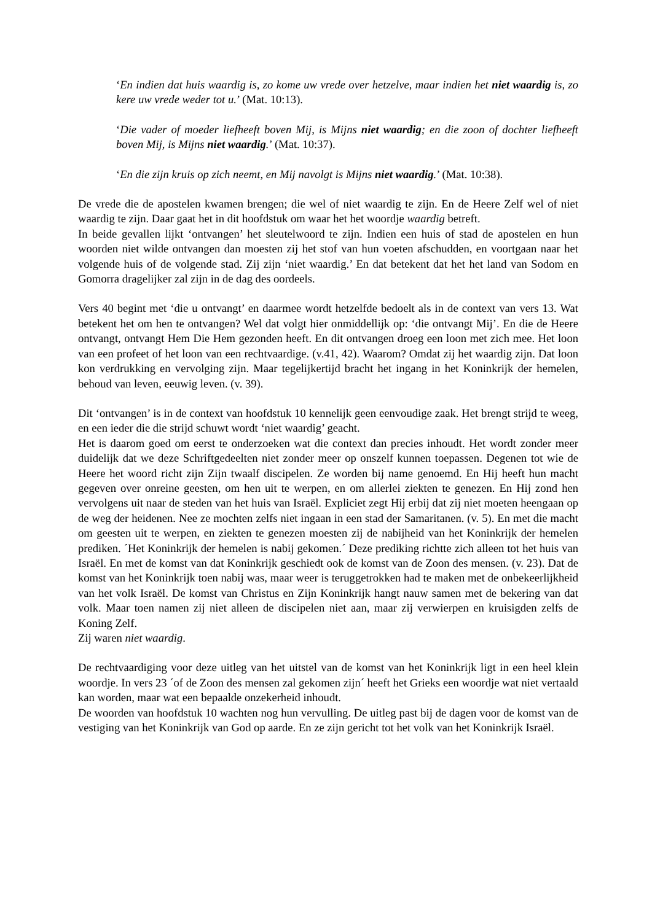‘En indien dat huis waardig is, zo kome uw vrede over hetzelve, maar indien het niet waardig is, zo kere uw vrede weder tot u.’ (Mat. 10:13).
‘Die vader of moeder liefheeft boven Mij, is Mijns niet waardig; en die zoon of dochter liefheeft boven Mij, is Mijns niet waardig.’ (Mat. 10:37).
‘En die zijn kruis op zich neemt, en Mij navolgt is Mijns niet waardig.’ (Mat. 10:38).
De vrede die de apostelen kwamen brengen; die wel of niet waardig te zijn. En de Heere Zelf wel of niet waardig te zijn. Daar gaat het in dit hoofdstuk om waar het het woordje waardig betreft.
In beide gevallen lijkt ‘ontvangen’ het sleutelwoord te zijn. Indien een huis of stad de apostelen en hun woorden niet wilde ontvangen dan moesten zij het stof van hun voeten afschudden, en voortgaan naar het volgende huis of de volgende stad. Zij zijn ‘niet waardig.’ En dat betekent dat het het land van Sodom en Gomorra dragelijker zal zijn in de dag des oordeels.
Vers 40 begint met ‘die u ontvangt’ en daarmee wordt hetzelfde bedoelt als in de context van vers 13. Wat betekent het om hen te ontvangen? Wel dat volgt hier onmiddellijk op: ‘die ontvangt Mij’. En die de Heere ontvangt, ontvangt Hem Die Hem gezonden heeft. En dit ontvangen droeg een loon met zich mee. Het loon van een profeet of het loon van een rechtvaardige. (v.41, 42). Waarom? Omdat zij het waardig zijn. Dat loon kon verdrukking en vervolging zijn. Maar tegelijkertijd bracht het ingang in het Koninkrijk der hemelen, behoud van leven, eeuwig leven. (v. 39).
Dit ‘ontvangen’ is in de context van hoofdstuk 10 kennelijk geen eenvoudige zaak. Het brengt strijd te weeg, en een ieder die die strijd schuwt wordt ‘niet waardig’ geacht.
Het is daarom goed om eerst te onderzoeken wat die context dan precies inhoudt. Het wordt zonder meer duidelijk dat we deze Schriftgedeelten niet zonder meer op onszelf kunnen toepassen. Degenen tot wie de Heere het woord richt zijn Zijn twaalf discipelen. Ze worden bij name genoemd. En Hij heeft hun macht gegeven over onreine geesten, om hen uit te werpen, en om allerlei ziekten te genezen. En Hij zond hen vervolgens uit naar de steden van het huis van Israël. Expliciet zegt Hij erbij dat zij niet moeten heengaan op de weg der heidenen. Nee ze mochten zelfs niet ingaan in een stad der Samaritanen. (v. 5). En met die macht om geesten uit te werpen, en ziekten te genezen moesten zij de nabijheid van het Koninkrijk der hemelen prediken. ´Het Koninkrijk der hemelen is nabij gekomen.´ Deze prediking richtte zich alleen tot het huis van Israël. En met de komst van dat Koninkrijk geschiedt ook de komst van de Zoon des mensen. (v. 23). Dat de komst van het Koninkrijk toen nabij was, maar weer is teruggetrokken had te maken met de onbekeerlijkheid van het volk Israël. De komst van Christus en Zijn Koninkrijk hangt nauw samen met de bekering van dat volk. Maar toen namen zij niet alleen de discipelen niet aan, maar zij verwierpen en kruisigden zelfs de Koning Zelf.
Zij waren niet waardig.
De rechtvaardiging voor deze uitleg van het uitstel van de komst van het Koninkrijk ligt in een heel klein woordje. In vers 23 ´of de Zoon des mensen zal gekomen zijn´ heeft het Grieks een woordje wat niet vertaald kan worden, maar wat een bepaalde onzekerheid inhoudt.
De woorden van hoofdstuk 10 wachten nog hun vervulling. De uitleg past bij de dagen voor de komst van de vestiging van het Koninkrijk van God op aarde. En ze zijn gericht tot het volk van het Koninkrijk Israël.